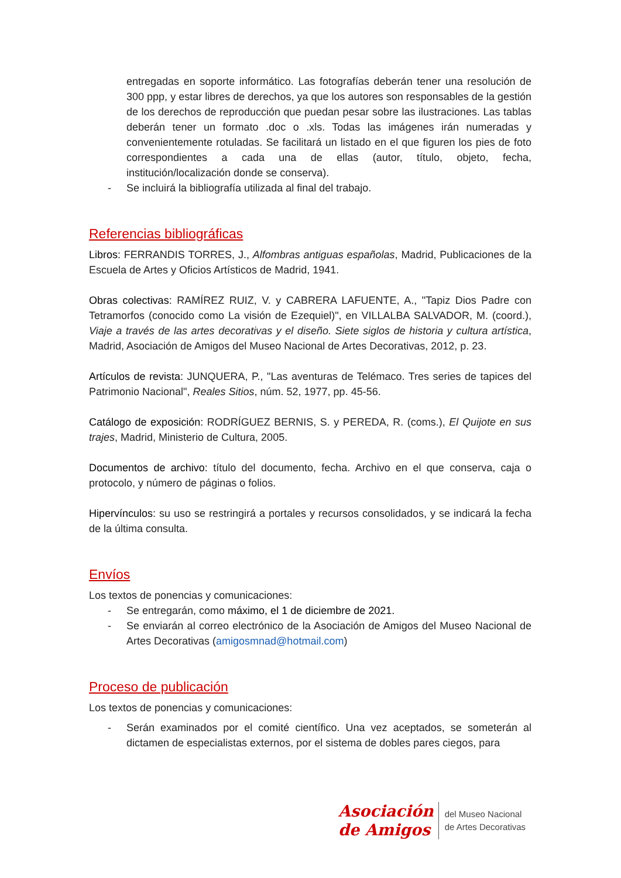entregadas en soporte informático. Las fotografías deberán tener una resolución de 300 ppp, y estar libres de derechos, ya que los autores son responsables de la gestión de los derechos de reproducción que puedan pesar sobre las ilustraciones. Las tablas deberán tener un formato .doc o .xls. Todas las imágenes irán numeradas y convenientemente rotuladas. Se facilitará un listado en el que figuren los pies de foto correspondientes a cada una de ellas (autor, título, objeto, fecha, institución/localización donde se conserva).
- Se incluirá la bibliografía utilizada al final del trabajo.
Referencias bibliográficas
Libros: FERRANDIS TORRES, J., Alfombras antiguas españolas, Madrid, Publicaciones de la Escuela de Artes y Oficios Artísticos de Madrid, 1941.
Obras colectivas: RAMÍREZ RUIZ, V. y CABRERA LAFUENTE, A., "Tapiz Dios Padre con Tetramorfos (conocido como La visión de Ezequiel)", en VILLALBA SALVADOR, M. (coord.), Viaje a través de las artes decorativas y el diseño. Siete siglos de historia y cultura artística, Madrid, Asociación de Amigos del Museo Nacional de Artes Decorativas, 2012, p. 23.
Artículos de revista: JUNQUERA, P., "Las aventuras de Telémaco. Tres series de tapices del Patrimonio Nacional", Reales Sitios, núm. 52, 1977, pp. 45-56.
Catálogo de exposición: RODRÍGUEZ BERNIS, S. y PEREDA, R. (coms.), El Quijote en sus trajes, Madrid, Ministerio de Cultura, 2005.
Documentos de archivo: título del documento, fecha. Archivo en el que conserva, caja o protocolo, y número de páginas o folios.
Hipervínculos: su uso se restringirá a portales y recursos consolidados, y se indicará la fecha de la última consulta.
Envíos
Los textos de ponencias y comunicaciones:
- Se entregarán, como máximo, el 1 de diciembre de 2021.
- Se enviarán al correo electrónico de la Asociación de Amigos del Museo Nacional de Artes Decorativas (amigosmnad@hotmail.com)
Proceso de publicación
Los textos de ponencias y comunicaciones:
- Serán examinados por el comité científico. Una vez aceptados, se someterán al dictamen de especialistas externos, por el sistema de dobles pares ciegos, para
Asociación
de Amigos
del Museo Nacional
de Artes Decorativas